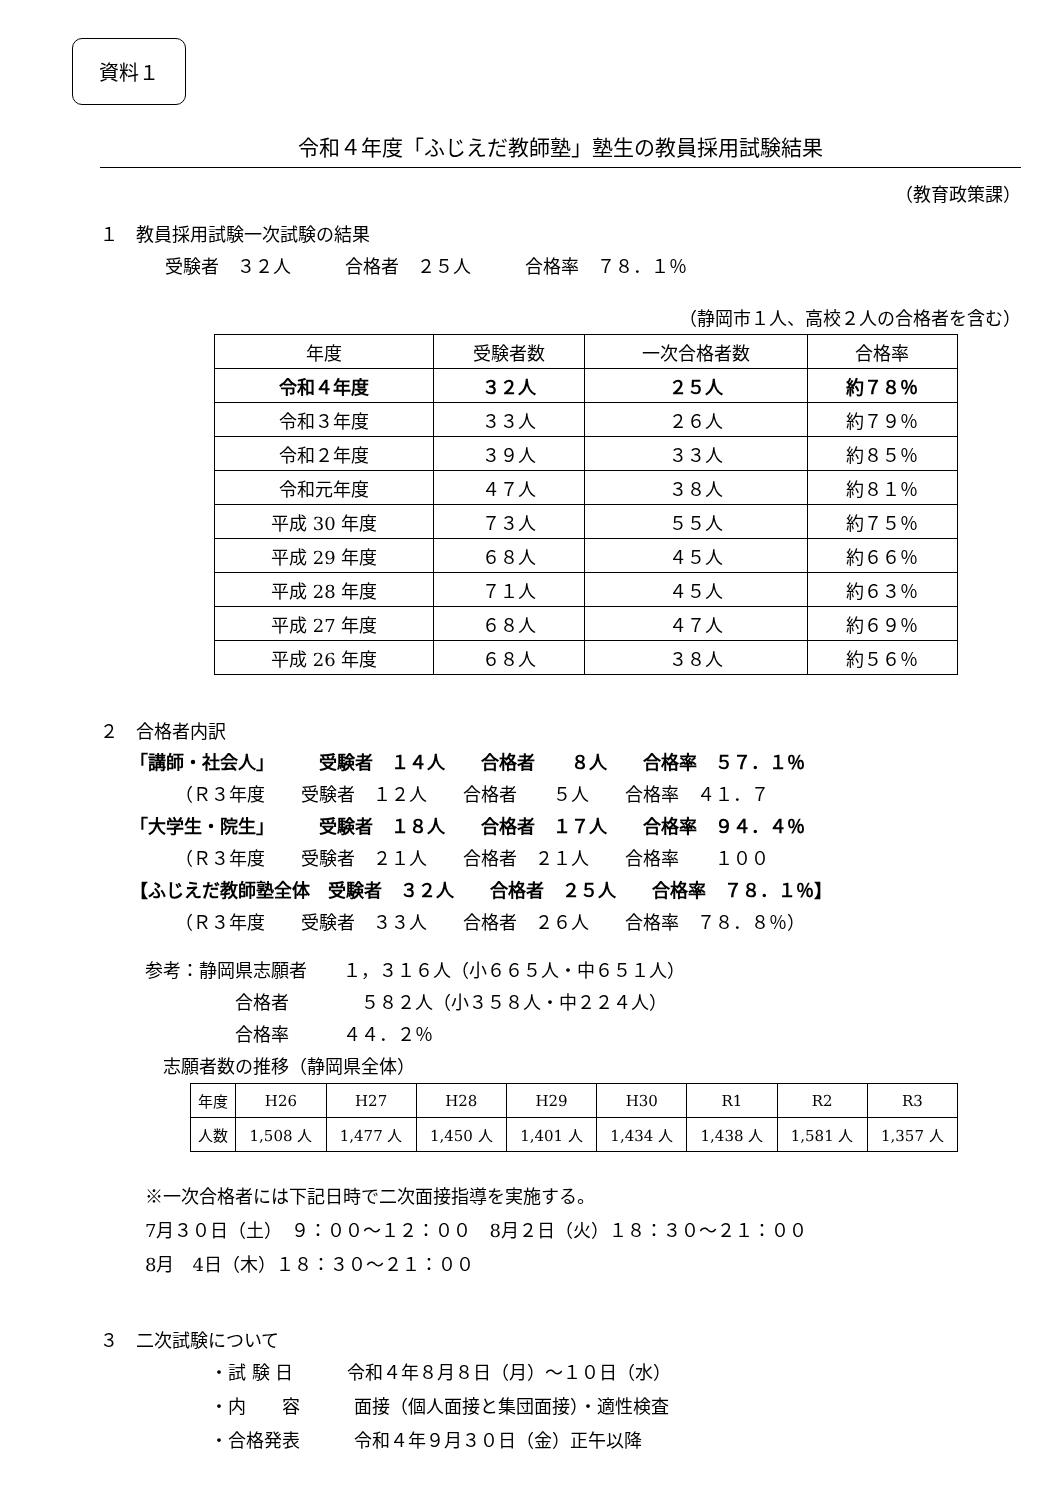資料１
令和４年度「ふじえだ教師塾」塾生の教員採用試験結果
（教育政策課）
１　教員採用試験一次試験の結果
受験者　３２人　　　合格者　２５人　　　合格率　７８．１％
（静岡市１人、高校２人の合格者を含む）
| 年度 | 受験者数 | 一次合格者数 | 合格率 |
| --- | --- | --- | --- |
| 令和４年度 | ３２人 | ２５人 | 約７８％ |
| 令和３年度 | ３３人 | ２６人 | 約７９％ |
| 令和２年度 | ３９人 | ３３人 | 約８５％ |
| 令和元年度 | ４７人 | ３８人 | 約８１％ |
| 平成 30 年度 | ７３人 | ５５人 | 約７５％ |
| 平成 29 年度 | ６８人 | ４５人 | 約６６％ |
| 平成 28 年度 | ７１人 | ４５人 | 約６３％ |
| 平成 27 年度 | ６８人 | ４７人 | 約６９％ |
| 平成 26 年度 | ６８人 | ３８人 | 約５６％ |
２　合格者内訳
「講師・社会人」　　　受験者　１４人　　合格者　　８人　　合格率　５７．１％
　　　（Ｒ３年度　　受験者　１２人　　合格者　　５人　　合格率　４１．７
「大学生・院生」　　　受験者　１８人　　合格者　１７人　　合格率　９４．４％
　　　（Ｒ３年度　　受験者　２１人　　合格者　２１人　　合格率　　１００
【ふじえだ教師塾全体　受験者　３２人　　合格者　２５人　　合格率　７８．１％】
　　　（Ｒ３年度　　受験者　３３人　　合格者　２６人　　合格率　７８．８％）
参考：静岡県志願者　　１，３１６人（小６６５人・中６５１人）
　　　　　合格者　　　　５８２人（小３５８人・中２２４人）
　　　　　合格率　　　４４．２％
　志願者数の推移（静岡県全体）
| 年度 | H26 | H27 | H28 | H29 | H30 | R1 | R2 | R3 |
| 人数 | 1,508 人 | 1,477 人 | 1,450 人 | 1,401 人 | 1,434 人 | 1,438 人 | 1,581 人 | 1,357 人 |
※一次合格者には下記日時で二次面接指導を実施する。
7月３０日（土）　９：００～１２：００　8月２日（火）１８：３０～２１：００
8月　4日（木）１８：３０～２１：００
３　二次試験について
・試 験 日　　　令和４年８月８日（月）～１０日（水）
・内　　容　　　面接（個人面接と集団面接）・適性検査
・合格発表　　　令和４年９月３０日（金）正午以降